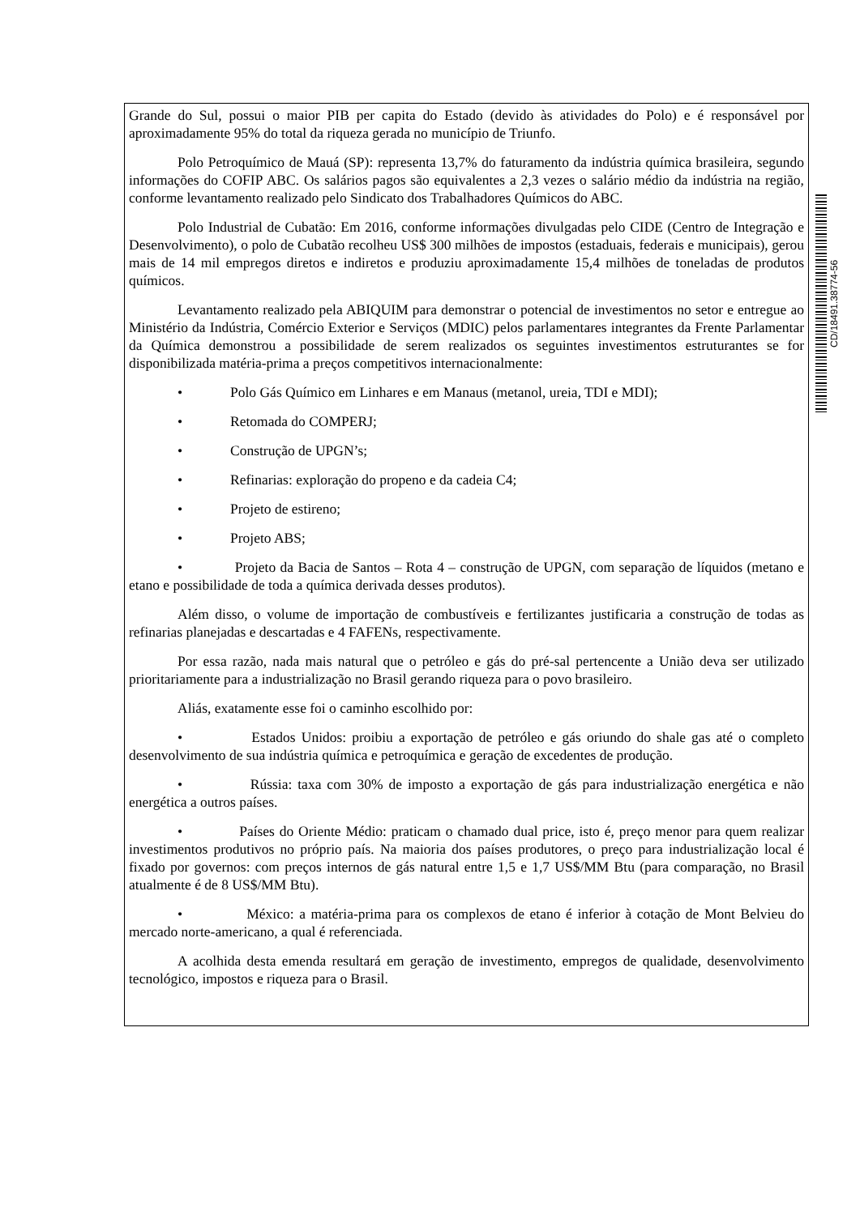Grande do Sul, possui o maior PIB per capita do Estado (devido às atividades do Polo) e é responsável por aproximadamente 95% do total da riqueza gerada no município de Triunfo.
Polo Petroquímico de Mauá (SP): representa 13,7% do faturamento da indústria química brasileira, segundo informações do COFIP ABC. Os salários pagos são equivalentes a 2,3 vezes o salário médio da indústria na região, conforme levantamento realizado pelo Sindicato dos Trabalhadores Químicos do ABC.
Polo Industrial de Cubatão: Em 2016, conforme informações divulgadas pelo CIDE (Centro de Integração e Desenvolvimento), o polo de Cubatão recolheu US$ 300 milhões de impostos (estaduais, federais e municipais), gerou mais de 14 mil empregos diretos e indiretos e produziu aproximadamente 15,4 milhões de toneladas de produtos químicos.
Levantamento realizado pela ABIQUIM para demonstrar o potencial de investimentos no setor e entregue ao Ministério da Indústria, Comércio Exterior e Serviços (MDIC) pelos parlamentares integrantes da Frente Parlamentar da Química demonstrou a possibilidade de serem realizados os seguintes investimentos estruturantes se for disponibilizada matéria-prima a preços competitivos internacionalmente:
• Polo Gás Químico em Linhares e em Manaus (metanol, ureia, TDI e MDI);
• Retomada do COMPERJ;
• Construção de UPGN’s;
• Refinarias: exploração do propeno e da cadeia C4;
• Projeto de estireno;
• Projeto ABS;
• Projeto da Bacia de Santos – Rota 4 – construção de UPGN, com separação de líquidos (metano e etano e possibilidade de toda a química derivada desses produtos).
Além disso, o volume de importação de combustíveis e fertilizantes justificaria a construção de todas as refinarias planejadas e descartadas e 4 FAFENs, respectivamente.
Por essa razão, nada mais natural que o petróleo e gás do pré-sal pertencente a União deva ser utilizado prioritariamente para a industrialização no Brasil gerando riqueza para o povo brasileiro.
Aliás, exatamente esse foi o caminho escolhido por:
• Estados Unidos: proibiu a exportação de petróleo e gás oriundo do shale gas até o completo desenvolvimento de sua indústria química e petroquímica e geração de excedentes de produção.
• Rússia: taxa com 30% de imposto a exportação de gás para industrialização energética e não energética a outros países.
• Países do Oriente Médio: praticam o chamado dual price, isto é, preço menor para quem realizar investimentos produtivos no próprio país. Na maioria dos países produtores, o preço para industrialização local é fixado por governos: com preços internos de gás natural entre 1,5 e 1,7 US$/MM Btu (para comparação, no Brasil atualmente é de 8 US$/MM Btu).
• México: a matéria-prima para os complexos de etano é inferior à cotação de Mont Belvieu do mercado norte-americano, a qual é referenciada.
A acolhida desta emenda resultará em geração de investimento, empregos de qualidade, desenvolvimento tecnológico, impostos e riqueza para o Brasil.
CD/18491.38774-56